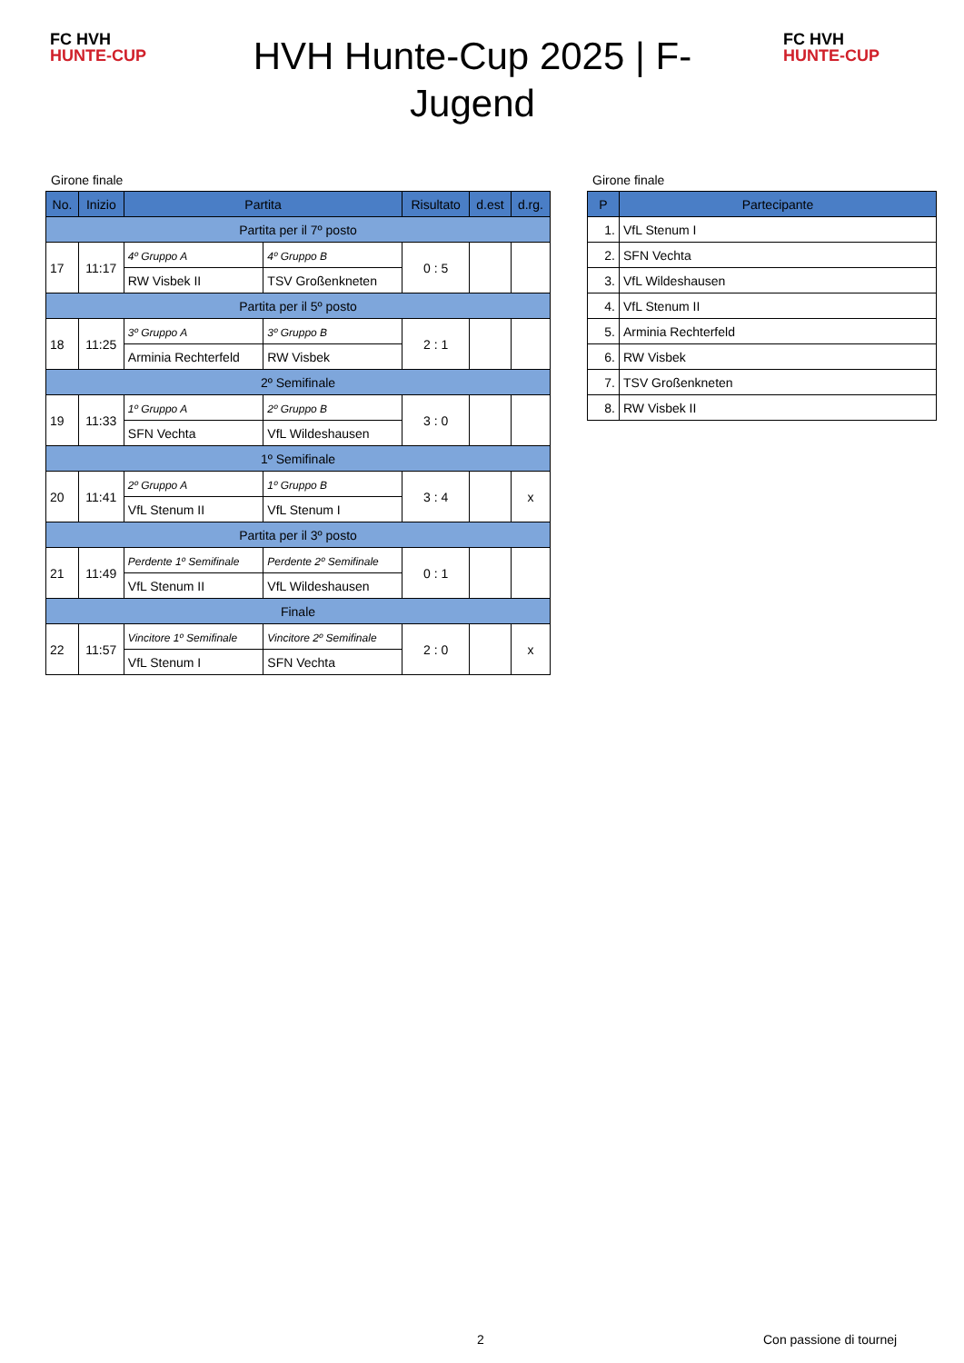FC HVH
HUNTE-CUP
FC HVH
HUNTE-CUP
HVH Hunte-Cup 2025 | F-Jugend
Girone finale
| No. | Inizio | Partita | | Risultato | d.est | d.rg. |
| --- | --- | --- | --- | --- | --- | --- |
| Partita per il 7º posto | | | | | | |
| 17 | 11:17 | 4º Gruppo A | 4º Gruppo B | 0 : 5 | | |
| | | RW Visbek II | TSV Großenkneten | | | |
| Partita per il 5º posto | | | | | | |
| 18 | 11:25 | 3º Gruppo A | 3º Gruppo B | 2 : 1 | | |
| | | Arminia Rechterfeld | RW Visbek | | | |
| 2º Semifinale | | | | | | |
| 19 | 11:33 | 1º Gruppo A | 2º Gruppo B | 3 : 0 | | |
| | | SFN Vechta | VfL Wildeshausen | | | |
| 1º Semifinale | | | | | | |
| 20 | 11:41 | 2º Gruppo A | 1º Gruppo B | 3 : 4 | | x |
| | | VfL Stenum II | VfL Stenum I | | | |
| Partita per il 3º posto | | | | | | |
| 21 | 11:49 | Perdente 1º Semifinale | Perdente 2º Semifinale | 0 : 1 | | |
| | | VfL Stenum II | VfL Wildeshausen | | | |
| Finale | | | | | | |
| 22 | 11:57 | Vincitore 1º Semifinale | Vincitore 2º Semifinale | 2 : 0 | | x |
| | | VfL Stenum I | SFN Vechta | | | |
Girone finale
| P | Partecipante |
| --- | --- |
| 1. | VfL Stenum I |
| 2. | SFN Vechta |
| 3. | VfL Wildeshausen |
| 4. | VfL Stenum II |
| 5. | Arminia Rechterfeld |
| 6. | RW Visbek |
| 7. | TSV Großenkneten |
| 8. | RW Visbek II |
2 Con passione di tournej